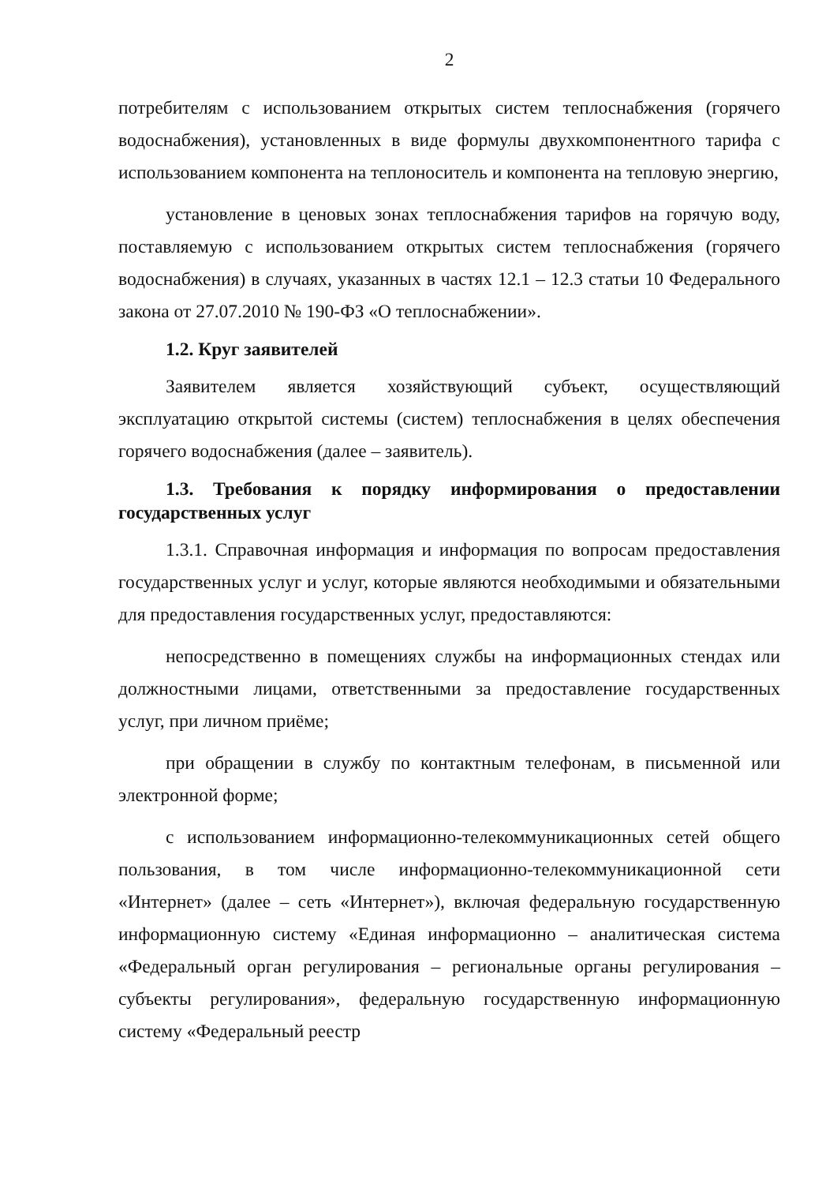2
потребителям с использованием открытых систем теплоснабжения (горячего водоснабжения), установленных в виде формулы двухкомпонентного тарифа с использованием компонента на теплоноситель и компонента на тепловую энергию,
установление в ценовых зонах теплоснабжения тарифов на горячую воду, поставляемую с использованием открытых систем теплоснабжения (горячего водоснабжения) в случаях, указанных в частях 12.1 – 12.3 статьи 10 Федерального закона от 27.07.2010 № 190-ФЗ «О теплоснабжении».
1.2. Круг заявителей
Заявителем является хозяйствующий субъект, осуществляющий эксплуатацию открытой системы (систем) теплоснабжения в целях обеспечения горячего водоснабжения (далее – заявитель).
1.3. Требования к порядку информирования о предоставлении государственных услуг
1.3.1. Справочная информация и информация по вопросам предоставления государственных услуг и услуг, которые являются необходимыми и обязательными для предоставления государственных услуг, предоставляются:
непосредственно в помещениях службы на информационных стендах или должностными лицами, ответственными за предоставление государственных услуг, при личном приёме;
при обращении в службу по контактным телефонам, в письменной или электронной форме;
с использованием информационно-телекоммуникационных сетей общего пользования, в том числе информационно-телекоммуникационной сети «Интернет» (далее – сеть «Интернет»), включая федеральную государственную информационную систему «Единая информационно – аналитическая система «Федеральный орган регулирования – региональные органы регулирования – субъекты регулирования», федеральную государственную информационную систему «Федеральный реестр